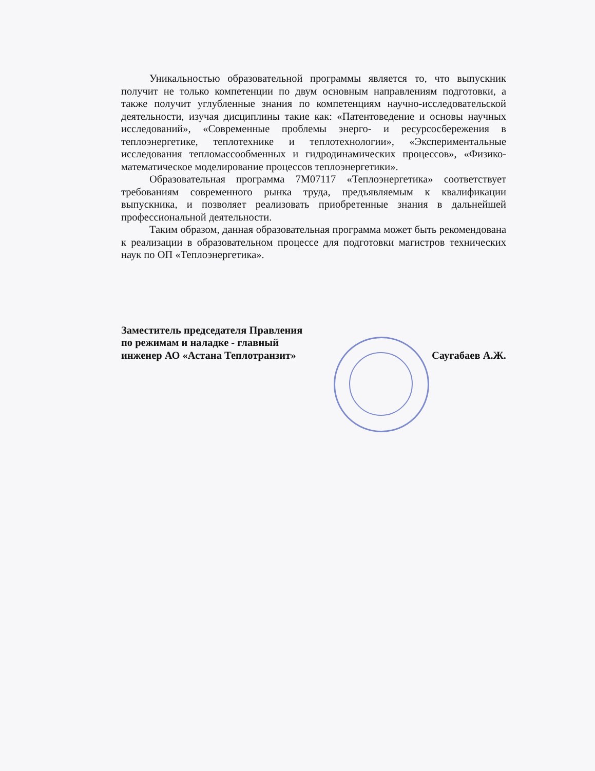Уникальностью образовательной программы является то, что выпускник получит не только компетенции по двум основным направлениям подготовки, а также получит углубленные знания по компетенциям научно-исследовательской деятельности, изучая дисциплины такие как: «Патентоведение и основы научных исследований», «Современные проблемы энерго- и ресурсосбережения в теплоэнергетике, теплотехнике и теплотехнологии», «Экспериментальные исследования тепломассообменных и гидродинамических процессов», «Физико-математическое моделирование процессов теплоэнергетики».
Образовательная программа 7М07117 «Теплоэнергетика» соответствует требованиям современного рынка труда, предъявляемым к квалификации выпускника, и позволяет реализовать приобретенные знания в дальнейшей профессиональной деятельности.
Таким образом, данная образовательная программа может быть рекомендована к реализации в образовательном процессе для подготовки магистров технических наук по ОП «Теплоэнергетика».
Заместитель председателя Правления
по режимам и наладке - главный
инженер АО «Астана Теплотранзит»
Саугабаев А.Ж.